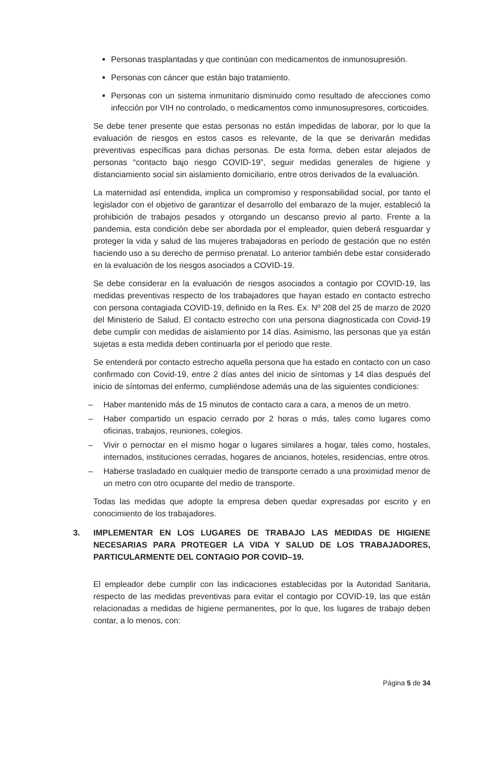Personas trasplantadas y que continúan con medicamentos de inmunosupresión.
Personas con cáncer que están bajo tratamiento.
Personas con un sistema inmunitario disminuido como resultado de afecciones como infección por VIH no controlado, o medicamentos como inmunosupresores, corticoides.
Se debe tener presente que estas personas no están impedidas de laborar, por lo que la evaluación de riesgos en estos casos es relevante, de la que se derivarán medidas preventivas específicas para dichas personas. De esta forma, deben estar alejados de personas “contacto bajo riesgo COVID-19”, seguir medidas generales de higiene y distanciamiento social sin aislamiento domiciliario, entre otros derivados de la evaluación.
La maternidad así entendida, implica un compromiso y responsabilidad social, por tanto el legislador con el objetivo de garantizar el desarrollo del embarazo de la mujer, estableció la prohibición de trabajos pesados y otorgando un descanso previo al parto. Frente a la pandemia, esta condición debe ser abordada por el empleador, quien deberá resguardar y proteger la vida y salud de las mujeres trabajadoras en período de gestación que no estén haciendo uso a su derecho de permiso prenatal. Lo anterior también debe estar considerado en la evaluación de los riesgos asociados a COVID-19.
Se debe considerar en la evaluación de riesgos asociados a contagio por COVID-19, las medidas preventivas respecto de los trabajadores que hayan estado en contacto estrecho con persona contagiada COVID-19, definido en la Res. Ex. Nº 208 del 25 de marzo de 2020 del Ministerio de Salud. El contacto estrecho con una persona diagnosticada con Covid-19 debe cumplir con medidas de aislamiento por 14 días. Asimismo, las personas que ya están sujetas a esta medida deben continuarla por el periodo que reste.
Se entenderá por contacto estrecho aquella persona que ha estado en contacto con un caso confirmado con Covid-19, entre 2 días antes del inicio de síntomas y 14 días después del inicio de síntomas del enfermo, cumpliéndose además una de las siguientes condiciones:
– Haber mantenido más de 15 minutos de contacto cara a cara, a menos de un metro.
– Haber compartido un espacio cerrado por 2 horas o más, tales como lugares como oficinas, trabajos, reuniones, colegios.
– Vivir o pernoctar en el mismo hogar o lugares similares a hogar, tales como, hostales, internados, instituciones cerradas, hogares de ancianos, hoteles, residencias, entre otros.
– Haberse trasladado en cualquier medio de transporte cerrado a una proximidad menor de un metro con otro ocupante del medio de transporte.
Todas las medidas que adopte la empresa deben quedar expresadas por escrito y en conocimiento de los trabajadores.
3. IMPLEMENTAR EN LOS LUGARES DE TRABAJO LAS MEDIDAS DE HIGIENE NECESARIAS PARA PROTEGER LA VIDA Y SALUD DE LOS TRABAJADORES, PARTICULARMENTE DEL CONTAGIO POR COVID–19.
El empleador debe cumplir con las indicaciones establecidas por la Autoridad Sanitaria, respecto de las medidas preventivas para evitar el contagio por COVID-19, las que están relacionadas a medidas de higiene permanentes, por lo que, los lugares de trabajo deben contar, a lo menos, con:
Página 5 de 34